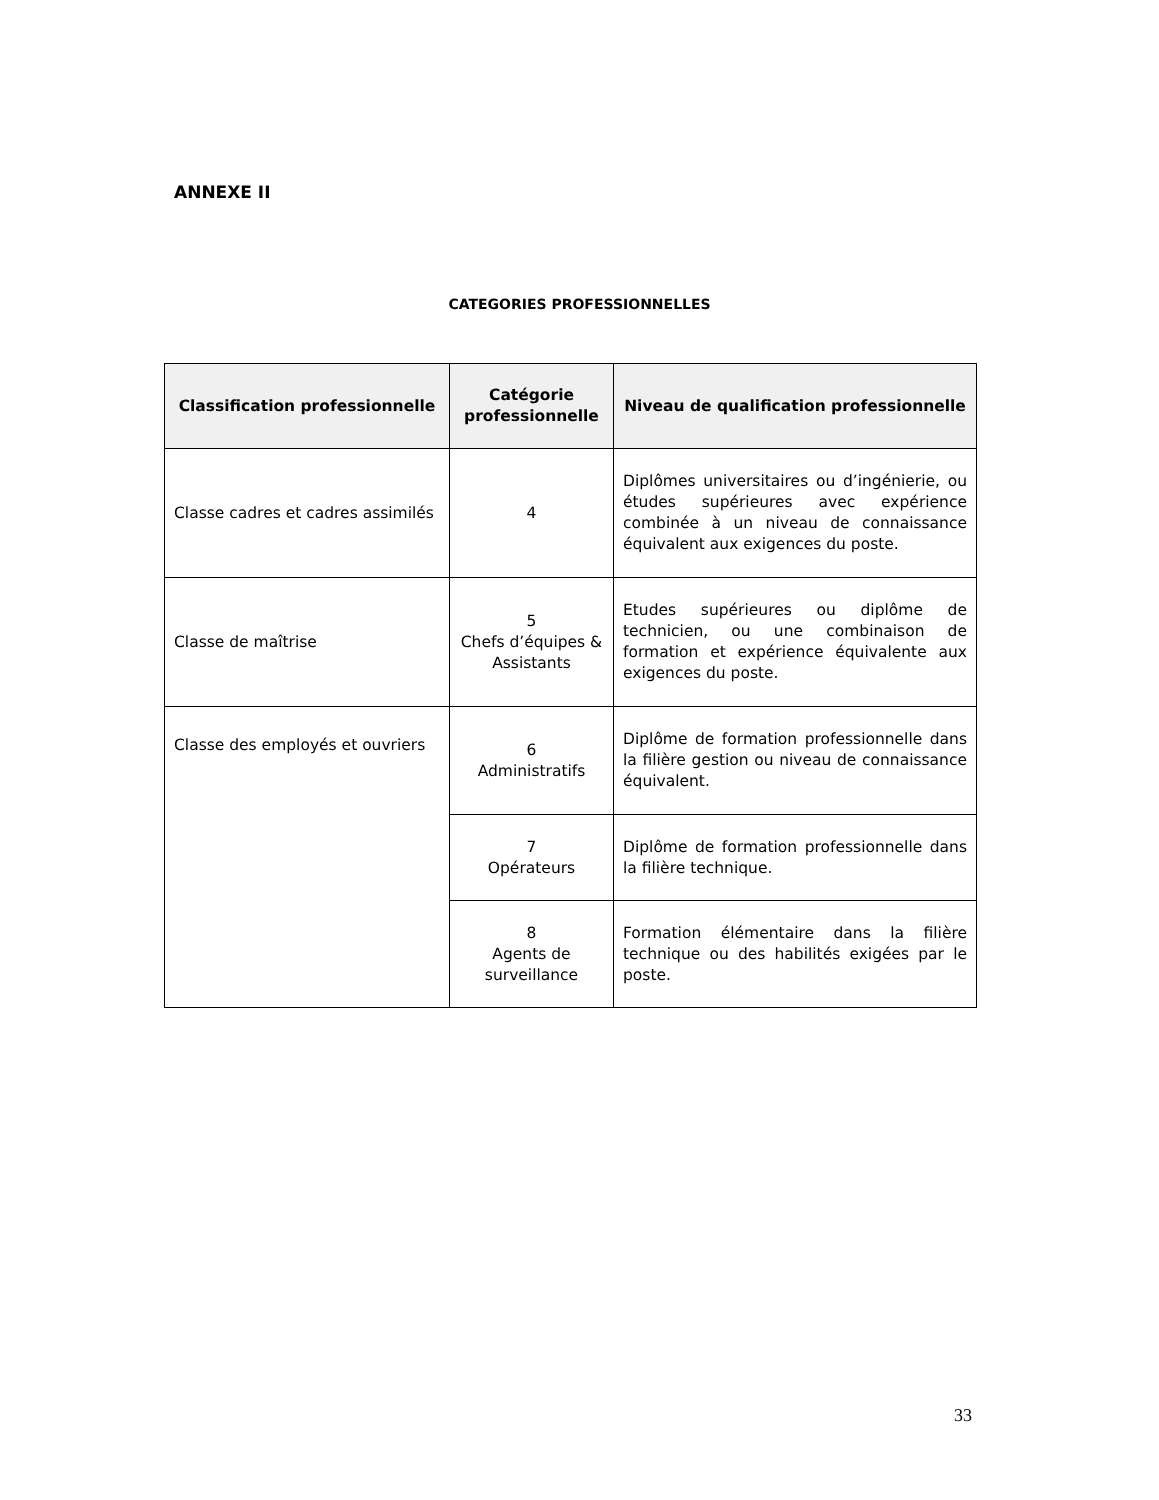ANNEXE II
CATEGORIES PROFESSIONNELLES
| Classification professionnelle | Catégorie professionnelle | Niveau de qualification professionnelle |
| --- | --- | --- |
| Classe cadres et cadres assimilés | 4 | Diplômes universitaires ou d’ingénierie, ou études supérieures avec expérience combinée à un niveau de connaissance équivalent aux exigences du poste. |
| Classe de maîtrise | 5 Chefs d’équipes & Assistants | Etudes supérieures ou diplôme de technicien, ou une combinaison de formation et expérience équivalente aux exigences du poste. |
| Classe des employés et ouvriers | 6 Administratifs | Diplôme de formation professionnelle dans la filière gestion ou niveau de connaissance équivalent. |
| | 7 Opérateurs | Diplôme de formation professionnelle dans la filière technique. |
| | 8 Agents de surveillance | Formation élémentaire dans la filière technique ou des habilités exigées par le poste. |
33